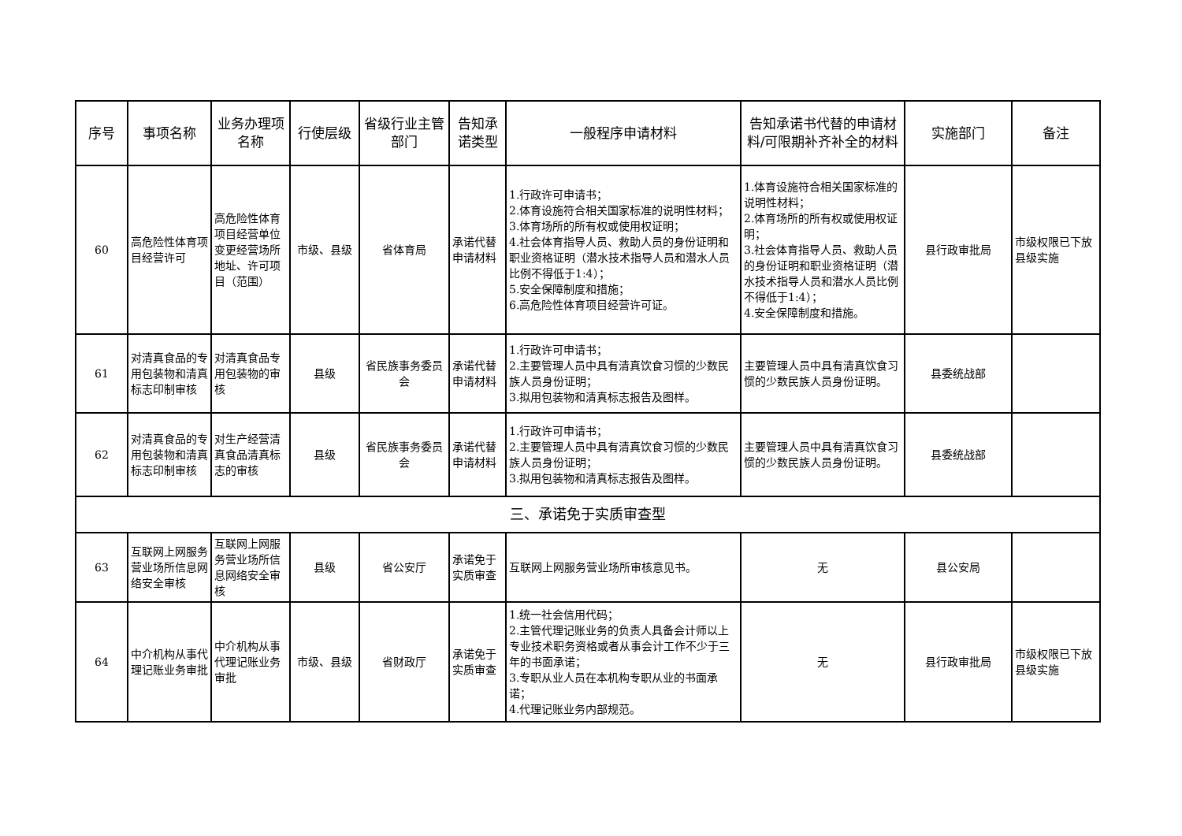| 序号 | 事项名称 | 业务办理项名称 | 行使层级 | 省级行业主管部门 | 告知承诺类型 | 一般程序申请材料 | 告知承诺书代替的申请材料/可限期补齐补全的材料 | 实施部门 | 备注 |
| --- | --- | --- | --- | --- | --- | --- | --- | --- | --- |
| 60 | 高危险性体育项目经营许可 | 高危险性体育项目经营单位变更经营场所地址、许可项目（范围） | 市级、县级 | 省体育局 | 承诺代替申请材料 | 1.行政许可申请书； 2.体育设施符合相关国家标准的说明性材料； 3.体育场所的所有权或使用权证明； 4.社会体育指导人员、救助人员的身份证明和职业资格证明（潜水技术指导人员和潜水人员比例不得低于1:4）； 5.安全保障制度和措施； 6.高危险性体育项目经营许可证。 | 1.体育设施符合相关国家标准的说明性材料； 2.体育场所的所有权或使用权证明； 3.社会体育指导人员、救助人员的身份证明和职业资格证明（潜水技术指导人员和潜水人员比例不得低于1:4）； 4.安全保障制度和措施。 | 县行政审批局 | 市级权限已下放县级实施 |
| 61 | 对清真食品的专用包装物和清真标志印制审核 | 对清真食品专用包装物的审核 | 县级 | 省民族事务委员会 | 承诺代替申请材料 | 1.行政许可申请书； 2.主要管理人员中具有清真饮食习惯的少数民族人员身份证明； 3.拟用包装物和清真标志报告及图样。 | 主要管理人员中具有清真饮食习惯的少数民族人员身份证明。 | 县委统战部 | |
| 62 | 对清真食品的专用包装物和清真标志印制审核 | 对生产经营清真食品清真标志的审核 | 县级 | 省民族事务委员会 | 承诺代替申请材料 | 1.行政许可申请书； 2.主要管理人员中具有清真饮食习惯的少数民族人员身份证明； 3.拟用包装物和清真标志报告及图样。 | 主要管理人员中具有清真饮食习惯的少数民族人员身份证明。 | 县委统战部 | |
| 三、承诺免于实质审查型 | | | | | | | | | |
| 63 | 互联网上网服务营业场所信息网络安全审核 | 互联网上网服务营业场所信息网络安全审核 | 县级 | 省公安厅 | 承诺免于实质审查 | 互联网上网服务营业场所审核意见书。 | 无 | 县公安局 | |
| 64 | 中介机构从事代理记账业务审批 | 中介机构从事代理记账业务审批 | 市级、县级 | 省财政厅 | 承诺免于实质审查 | 1.统一社会信用代码； 2.主管代理记账业务的负责人具备会计师以上专业技术职务资格或者从事会计工作不少于三年的书面承诺； 3.专职从业人员在本机构专职从业的书面承诺； 4.代理记账业务内部规范。 | 无 | 县行政审批局 | 市级权限已下放县级实施 |